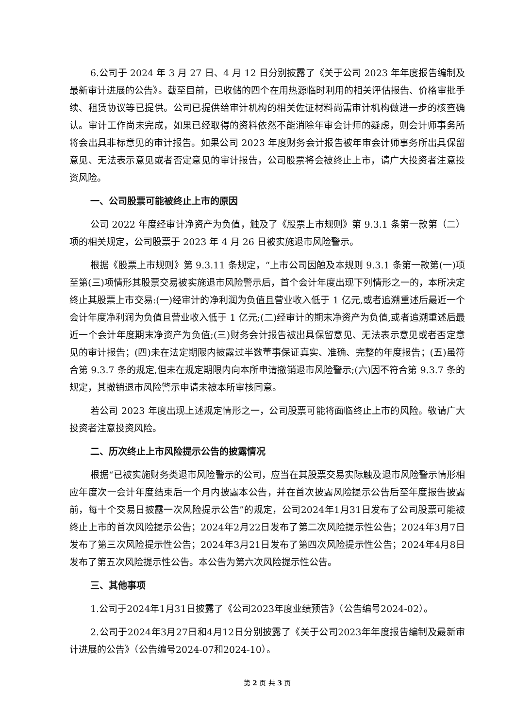6.公司于 2024 年 3 月 27 日、4 月 12 日分别披露了《关于公司 2023 年年度报告编制及最新审计进展的公告》。截至目前，已收储的四个在用热源临时利用的相关评估报告、价格审批手续、租赁协议等已提供。公司已提供给审计机构的相关佐证材料尚需审计机构做进一步的核查确认。审计工作尚未完成，如果已经取得的资料依然不能消除年审会计师的疑虑，则会计师事务所将会出具非标意见的审计报告。如果公司 2023 年度财务会计报告被年审会计师事务所出具保留意见、无法表示意见或者否定意见的审计报告，公司股票将会被终止上市，请广大投资者注意投资风险。
一、公司股票可能被终止上市的原因
公司 2022 年度经审计净资产为负值，触及了《股票上市规则》第 9.3.1 条第一款第（二）项的相关规定，公司股票于 2023 年 4 月 26 日被实施退市风险警示。
根据《股票上市规则》第 9.3.11 条规定，“上市公司因触及本规则 9.3.1 条第一款第(一)项至第(三)项情形其股票交易被实施退市风险警示后，首个会计年度出现下列情形之一的，本所决定终止其股票上市交易:(一)经审计的净利润为负值且营业收入低于 1 亿元,或者追溯重述后最近一个会计年度净利润为负值且营业收入低于 1 亿元;(二)经审计的期末净资产为负值,或者追溯重述后最近一个会计年度期末净资产为负值;(三)财务会计报告被出具保留意见、无法表示意见或者否定意见的审计报告；(四)未在法定期限内披露过半数董事保证真实、准确、完整的年度报告；(五)虽符合第 9.3.7 条的规定,但未在规定期限内向本所申请撤销退市风险警示;(六)因不符合第 9.3.7 条的规定，其撤销退市风险警示申请未被本所审核同意。
若公司 2023 年度出现上述规定情形之一，公司股票可能将面临终止上市的风险。敬请广大投资者注意投资风险。
二、历次终止上市风险提示公告的披露情况
根据“已被实施财务类退市风险警示的公司，应当在其股票交易实际触及退市风险警示情形相应年度次一会计年度结束后一个月内披露本公告，并在首次披露风险提示公告后至年度报告披露前，每十个交易日披露一次风险提示公告”的规定，公司2024年1月31日发布了公司股票可能被终止上市的首次风险提示公告；2024年2月22日发布了第二次风险提示性公告；2024年3月7日发布了第三次风险提示性公告；2024年3月21日发布了第四次风险提示性公告；2024年4月8日发布了第五次风险提示性公告。本公告为第六次风险提示性公告。
三、其他事项
1.公司于2024年1月31日披露了《公司2023年度业绩预告》（公告编号2024-02）。
2.公司于2024年3月27日和4月12日分别披露了《关于公司2023年年度报告编制及最新审计进展的公告》（公告编号2024-07和2024-10）。
第 2 页 共 3 页